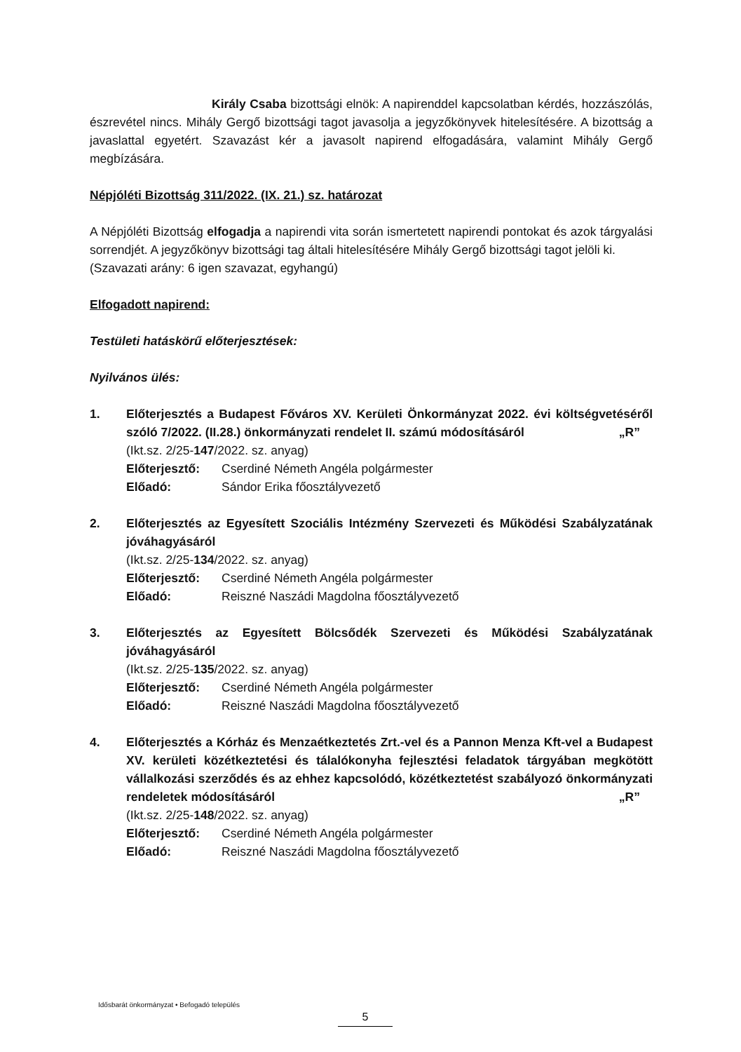Király Csaba bizottsági elnök: A napirenddel kapcsolatban kérdés, hozzászólás, észrevétel nincs. Mihály Gergő bizottsági tagot javasolja a jegyzőkönyvek hitelesítésére. A bizottság a javaslattal egyetért. Szavazást kér a javasolt napirend elfogadására, valamint Mihály Gergő megbízására.
Népjóléti Bizottság 311/2022. (IX. 21.) sz. határozat
A Népjóléti Bizottság elfogadja a napirendi vita során ismertetett napirendi pontokat és azok tárgyalási sorrendjét. A jegyzőkönyv bizottsági tag általi hitelesítésére Mihály Gergő bizottsági tagot jelöli ki.
(Szavazati arány: 6 igen szavazat, egyhangú)
Elfogadott napirend:
Testületi hatáskörű előterjesztések:
Nyilvános ülés:
1. Előterjesztés a Budapest Főváros XV. Kerületi Önkormányzat 2022. évi költségvetéséről szóló 7/2022. (II.28.) önkormányzati rendelet II. számú módosításáról „R”
(Ikt.sz. 2/25-147/2022. sz. anyag)
Előterjesztő: Cserdiné Németh Angéla polgármester
Előadó: Sándor Erika főosztályvezető
2. Előterjesztés az Egyesített Szociális Intézmény Szervezeti és Működési Szabályzatának jóváhagyásáról
(Ikt.sz. 2/25-134/2022. sz. anyag)
Előterjesztő: Cserdiné Németh Angéla polgármester
Előadó: Reiszné Naszádi Magdolna főosztályvezető
3. Előterjesztés az Egyesített Bölcsődék Szervezeti és Működési Szabályzatának jóváhagyásáról
(Ikt.sz. 2/25-135/2022. sz. anyag)
Előterjesztő: Cserdiné Németh Angéla polgármester
Előadó: Reiszné Naszádi Magdolna főosztályvezető
4. Előterjesztés a Kórház és Menzaétkeztetés Zrt.-vel és a Pannon Menza Kft-vel a Budapest XV. kerületi közétkeztetési és tálalókonyha fejlesztési feladatok tárgyában megkötött vállalkozási szerződés és az ehhez kapcsolódó, közétkeztetést szabályozó önkormányzati rendeletek módosításáról „R”
(Ikt.sz. 2/25-148/2022. sz. anyag)
Előterjesztő: Cserdiné Németh Angéla polgármester
Előadó: Reiszné Naszádi Magdolna főosztályvezető
Idősbarát önkormányzat • Befogadó település
5